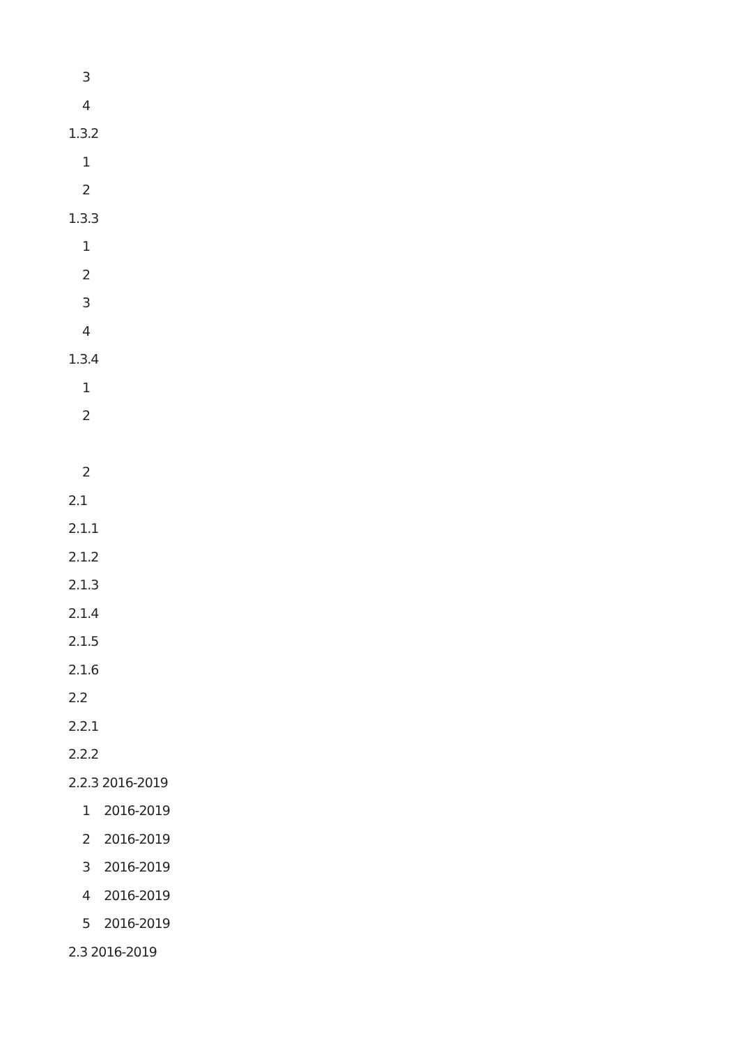3
4
1.3.2
1
2
1.3.3
1
2
3
4
1.3.4
1
2
2
2.1
2.1.1
2.1.2
2.1.3
2.1.4
2.1.5
2.1.6
2.2
2.2.1
2.2.2
2.2.3 2016-2019
1 2016-2019
2 2016-2019
3 2016-2019
4 2016-2019
5 2016-2019
2.3 2016-2019